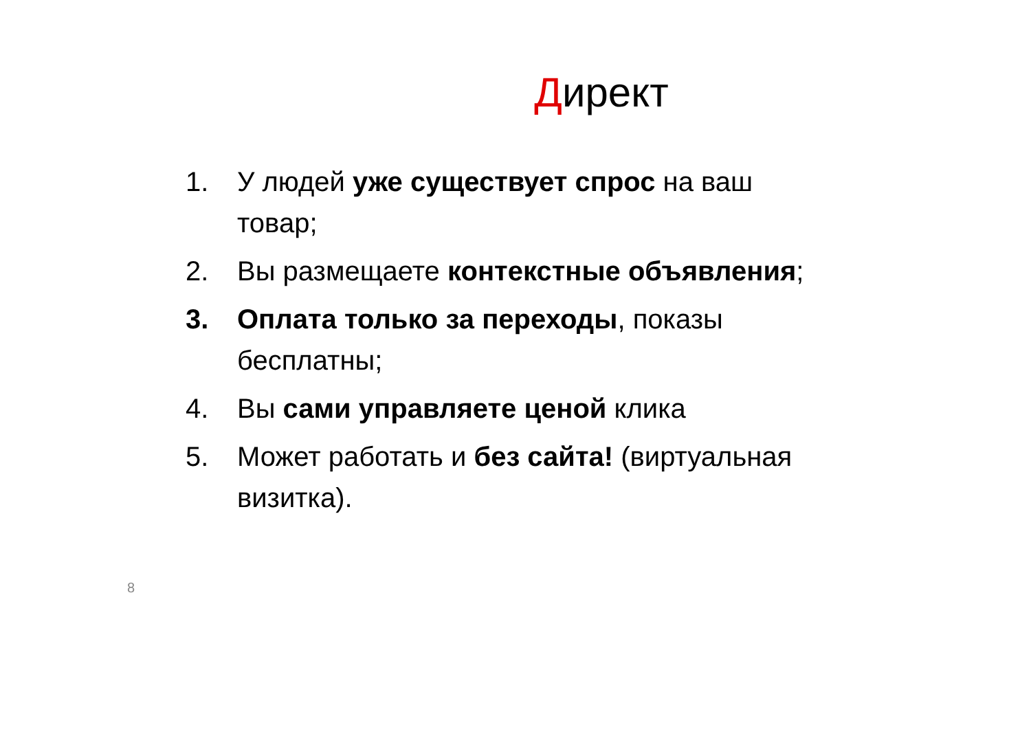Директ
1. У людей уже существует спрос на ваш товар;
2. Вы размещаете контекстные объявления;
3. Оплата только за переходы, показы бесплатны;
4. Вы сами управляете ценой клика
5. Может работать и без сайта! (виртуальная визитка).
8